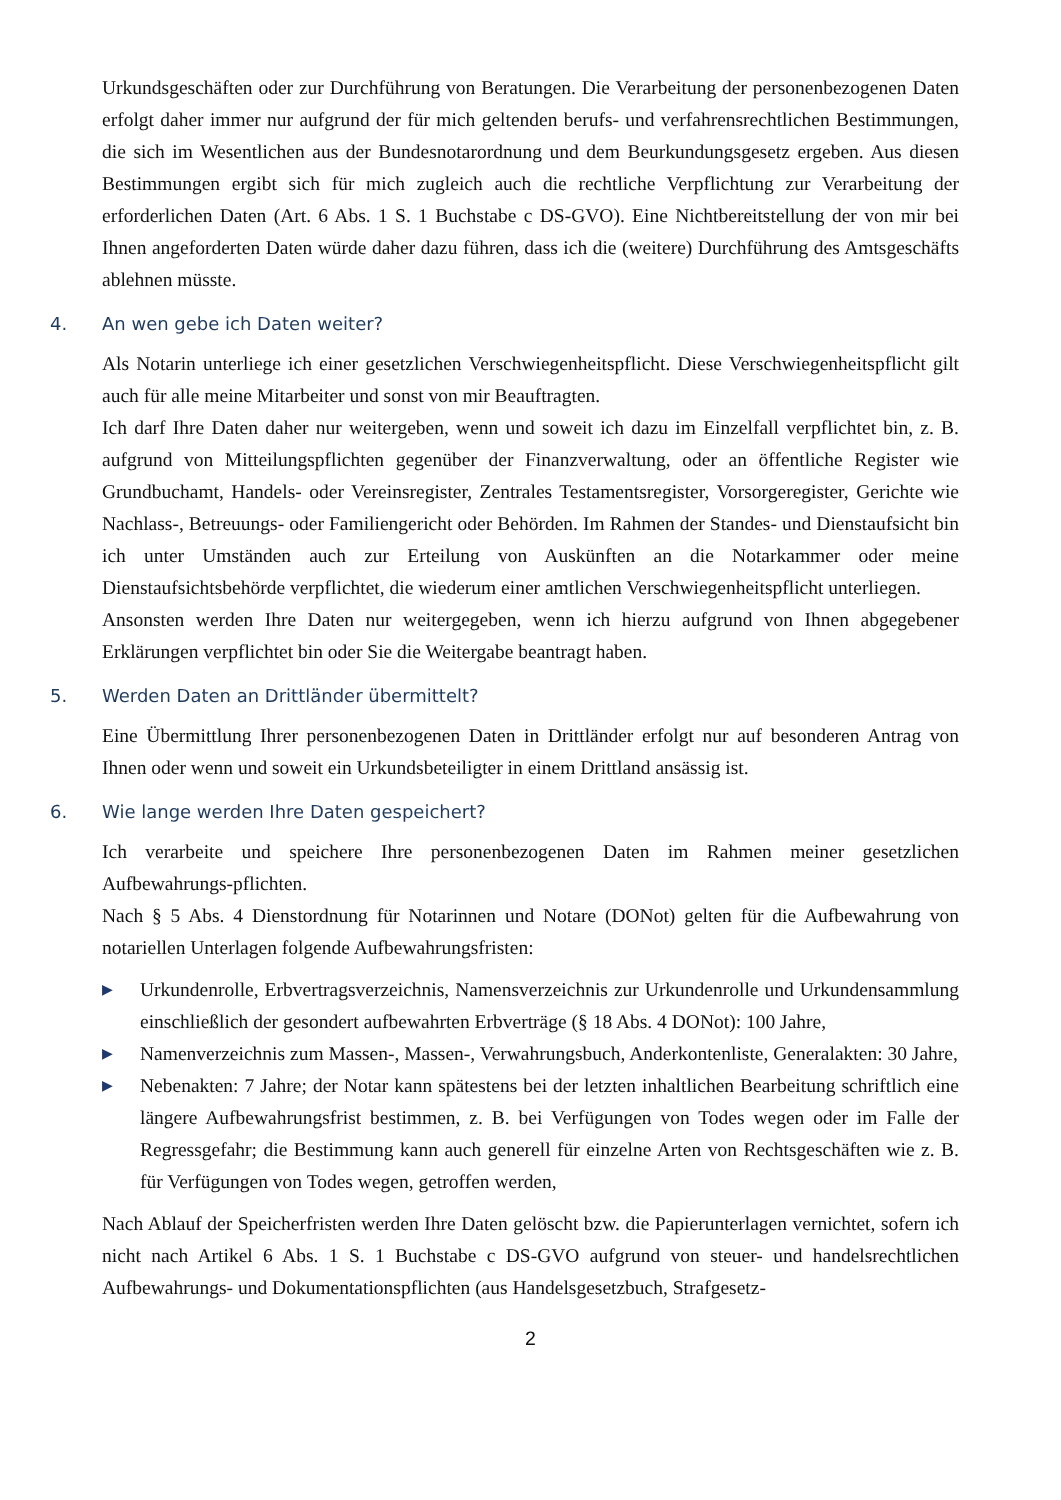Urkundsgeschäften oder zur Durchführung von Beratungen. Die Verarbeitung der personenbezogenen Daten erfolgt daher immer nur aufgrund der für mich geltenden berufs- und verfahrensrechtlichen Bestimmungen, die sich im Wesentlichen aus der Bundesnotarordnung und dem Beurkundungsgesetz ergeben. Aus diesen Bestimmungen ergibt sich für mich zugleich auch die rechtliche Verpflichtung zur Verarbeitung der erforderlichen Daten (Art. 6 Abs. 1 S. 1 Buchstabe c DS-GVO). Eine Nichtbereitstellung der von mir bei Ihnen angeforderten Daten würde daher dazu führen, dass ich die (weitere) Durchführung des Amtsgeschäfts ablehnen müsste.
4. An wen gebe ich Daten weiter?
Als Notarin unterliege ich einer gesetzlichen Verschwiegenheitspflicht. Diese Verschwiegenheitspflicht gilt auch für alle meine Mitarbeiter und sonst von mir Beauftragten.
Ich darf Ihre Daten daher nur weitergeben, wenn und soweit ich dazu im Einzelfall verpflichtet bin, z. B. aufgrund von Mitteilungspflichten gegenüber der Finanzverwaltung, oder an öffentliche Register wie Grundbuchamt, Handels- oder Vereinsregister, Zentrales Testamentsregister, Vorsorgeregister, Gerichte wie Nachlass-, Betreuungs- oder Familiengericht oder Behörden. Im Rahmen der Standes- und Dienstaufsicht bin ich unter Umständen auch zur Erteilung von Auskünften an die Notarkammer oder meine Dienstaufsichtsbehörde verpflichtet, die wiederum einer amtlichen Verschwiegenheitspflicht unterliegen.
Ansonsten werden Ihre Daten nur weitergegeben, wenn ich hierzu aufgrund von Ihnen abgegebener Erklärungen verpflichtet bin oder Sie die Weitergabe beantragt haben.
5. Werden Daten an Drittländer übermittelt?
Eine Übermittlung Ihrer personenbezogenen Daten in Drittländer erfolgt nur auf besonderen Antrag von Ihnen oder wenn und soweit ein Urkundsbeteiligter in einem Drittland ansässig ist.
6. Wie lange werden Ihre Daten gespeichert?
Ich verarbeite und speichere Ihre personenbezogenen Daten im Rahmen meiner gesetzlichen Aufbewahrungs-pflichten.
Nach § 5 Abs. 4 Dienstordnung für Notarinnen und Notare (DONot) gelten für die Aufbewahrung von notariellen Unterlagen folgende Aufbewahrungsfristen:
▶ Urkundenrolle, Erbvertragsverzeichnis, Namensverzeichnis zur Urkundenrolle und Urkundensammlung einschließlich der gesondert aufbewahrten Erbverträge (§ 18 Abs. 4 DONot): 100 Jahre,
▶ Namenverzeichnis zum Massen-, Massen-, Verwahrungsbuch, Anderkontenliste, Generalakten: 30 Jahre,
▶ Nebenakten: 7 Jahre; der Notar kann spätestens bei der letzten inhaltlichen Bearbeitung schriftlich eine längere Aufbewahrungsfrist bestimmen, z. B. bei Verfügungen von Todes wegen oder im Falle der Regressgefahr; die Bestimmung kann auch generell für einzelne Arten von Rechtsgeschäften wie z. B. für Verfügungen von Todes wegen, getroffen werden,
Nach Ablauf der Speicherfristen werden Ihre Daten gelöscht bzw. die Papierunterlagen vernichtet, sofern ich nicht nach Artikel 6 Abs. 1 S. 1 Buchstabe c DS-GVO aufgrund von steuer- und handelsrechtlichen Aufbewahrungs- und Dokumentationspflichten (aus Handelsgesetzbuch, Strafgesetz-
2